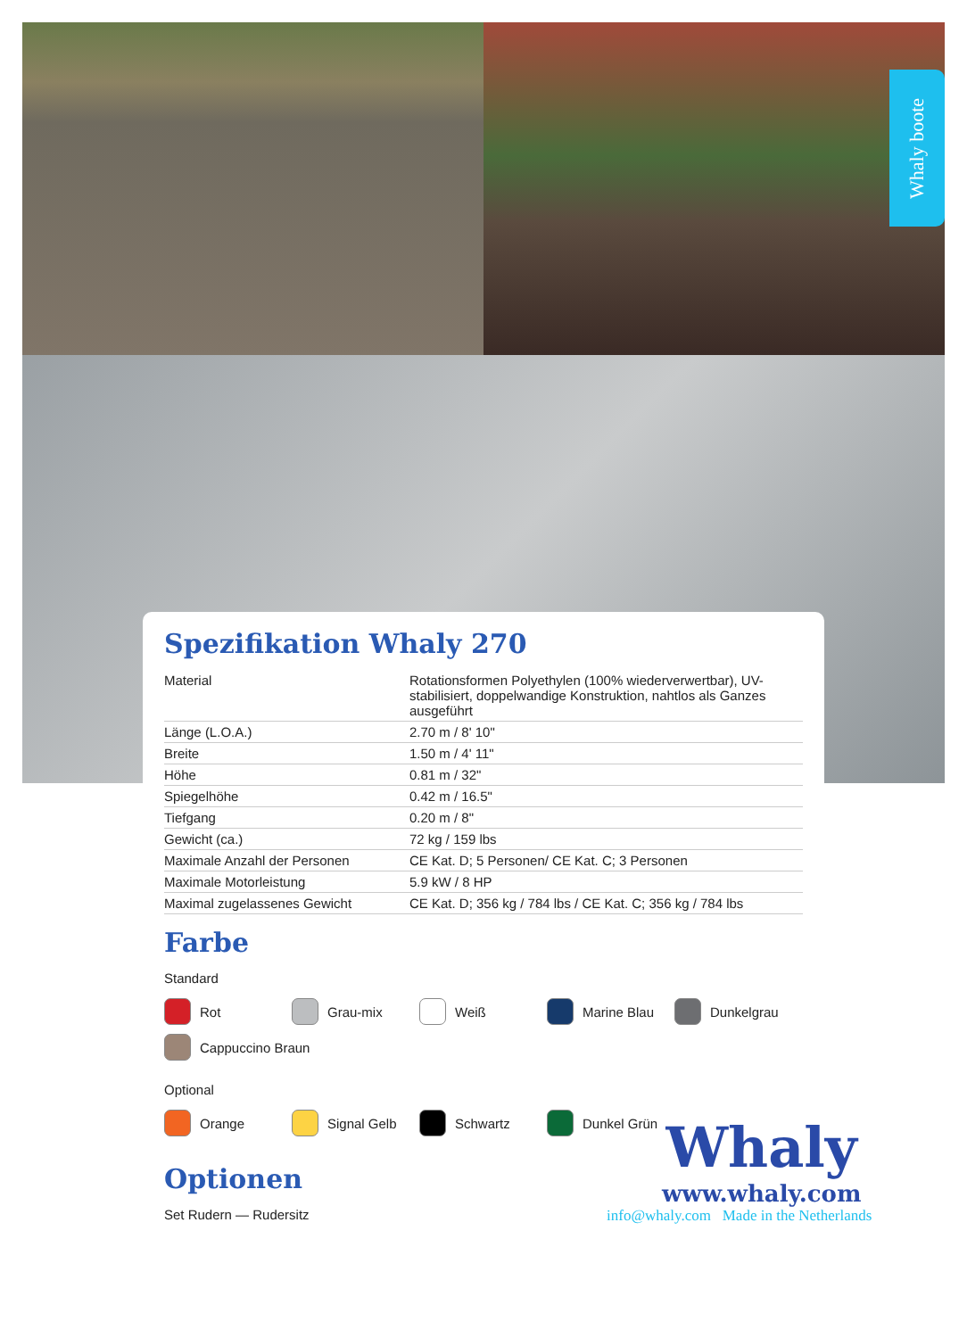Whaly boote
Spezifikation Whaly 270
| Material | Rotationsformen Polyethylen (100% wiederverwertbar), UV-stabilisiert, doppelwandige Konstruktion, nahtlos als Ganzes ausgeführt |
| Länge (L.O.A.) | 2.70 m / 8' 10" |
| Breite | 1.50 m / 4' 11" |
| Höhe | 0.81 m / 32" |
| Spiegelhöhe | 0.42 m / 16.5" |
| Tiefgang | 0.20 m / 8" |
| Gewicht (ca.) | 72 kg / 159 lbs |
| Maximale Anzahl der Personen | CE Kat. D; 5 Personen/ CE Kat. C; 3 Personen |
| Maximale Motorleistung | 5.9 kW / 8 HP |
| Maximal zugelassenes Gewicht | CE Kat. D; 356 kg / 784 lbs / CE Kat. C; 356 kg / 784 lbs |
Farbe
Standard
Rot
Grau-mix
Weiß
Marine Blau
Dunkelgrau
Cappuccino Braun
Optional
Orange
Signal Gelb
Schwartz
Dunkel Grün
Optionen
Set Rudern — Rudersitz
Whaly
www.whaly.com
info@whaly.com Made in the Netherlands